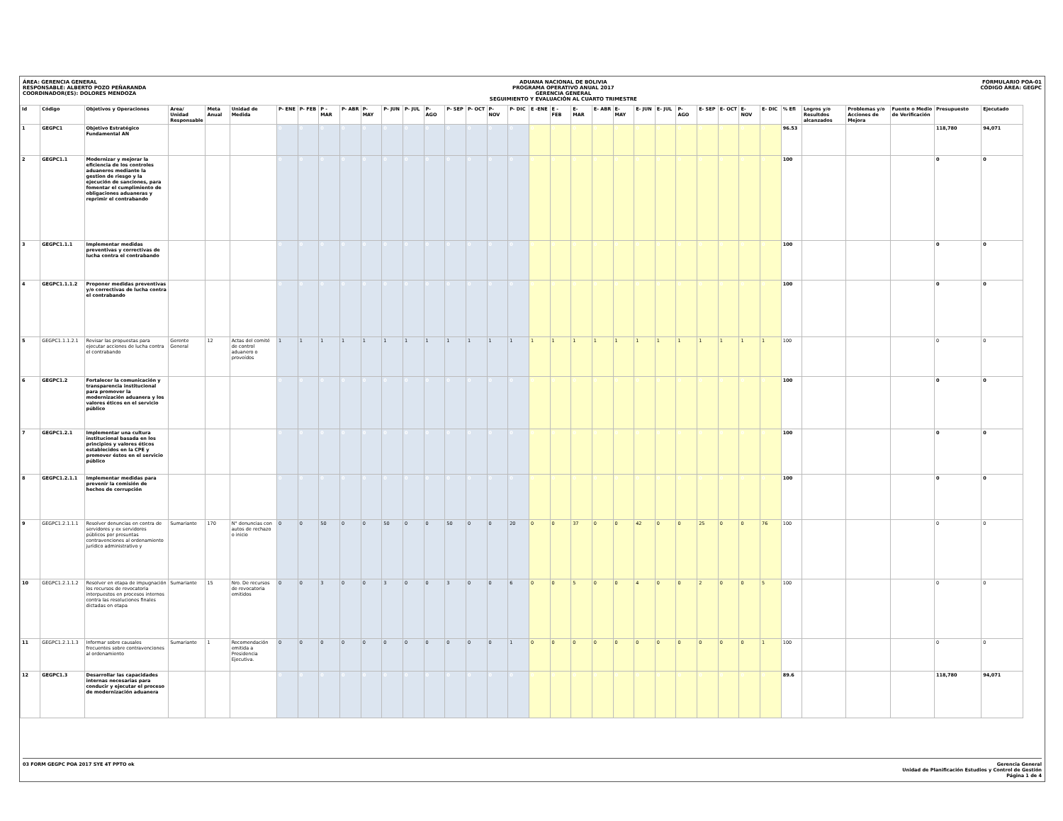ÁREA: GERENCIA GENERAL
RESPONSABLE: ALBERTO POZO PEÑARANDA
COORDINADOR(ES): DOLORES MENDOZA
ADUANA NACIONAL DE BOLIVIA
PROGRAMA OPERATIVO ANUAL 2017
GERENCIA GENERAL
SEGUIMIENTO Y EVALUACIÓN AL CUARTO TRIMESTRE
FORMULARIO POA-01
CÓDIGO ÁREA: GEGPC
| Id | Código | Objetivos y Operaciones | Area/ Unidad Responsable | Meta Anual | Unidad de Medida | P- ENE | P- FEB | P -MAR | P- ABR | P- MAY | P- JUN | P- JUL | P- AGO | P- SEP | P- OCT | P- NOV | P- DIC | E -ENE | E - FEB | E- MAR | E- ABR | E- MAY | E- JUN | E- JUL | P- AGO | E- SEP | E- OCT | E- NOV | E- DIC | % Efi | Logros y/o Resultdos alcanzados | Problemas y/o Acciones de Mejora | Fuente o Medio de Verificación | Presupuesto | Ejecutado |
| --- | --- | --- | --- | --- | --- | --- | --- | --- | --- | --- | --- | --- | --- | --- | --- | --- | --- | --- | --- | --- | --- | --- | --- | --- | --- | --- | --- | --- | --- | --- | --- | --- | --- | --- | --- |
| 1 | GEGPC1 | Objetivo Estratégico Fundamental AN | | | | 0 | 0 | 0 | 0 | 0 | 0 | 0 | 0 | 0 | 0 | 0 | 0 | 0 | 0 | 0 | 0 | 0 | 0 | 0 | 0 | 0 | 0 | 0 | 0 | 96.53 | | | | 118,780 | 94,071 |
| 2 | GEGPC1.1 | Modernizar y mejorar la eficiencia de los controles aduaneros mediante la gestion de riesgo y la ejecución de sanciones, para fomentar el cumplimiento de obligaciones aduaneras y reprimir el contrabando | | | | 0 | 0 | 0 | 0 | 0 | 0 | 0 | 0 | 0 | 0 | 0 | 0 | 0 | 0 | 0 | 0 | 0 | 0 | 0 | 0 | 0 | 0 | 0 | 0 | 100 | | | | 0 | 0 |
| 3 | GEGPC1.1.1 | Implementar medidas preventivas y correctivas de lucha contra el contrabando | | | | 0 | 0 | 0 | 0 | 0 | 0 | 0 | 0 | 0 | 0 | 0 | 0 | 0 | 0 | 0 | 0 | 0 | 0 | 0 | 0 | 0 | 0 | 0 | 0 | 100 | | | | 0 | 0 |
| 4 | GEGPC1.1.1.2 | Proponer medidas preventivas y/o correctivas de lucha contra el contrabando | | | | 0 | 0 | 0 | 0 | 0 | 0 | 0 | 0 | 0 | 0 | 0 | 0 | 0 | 0 | 0 | 0 | 0 | 0 | 0 | 0 | 0 | 0 | 0 | 0 | 100 | | | | 0 | 0 |
| 5 | GEGPC1.1.1.2.1 | Revisar las propuestas para ejecutar acciones de lucha contra el contrabando | Gerente General | 12 | Actas del comité de control aduanero o proveídos | 1 | 1 | 1 | 1 | 1 | 1 | 1 | 1 | 1 | 1 | 1 | 1 | 1 | 1 | 1 | 1 | 1 | 1 | 1 | 1 | 1 | 1 | 1 | 1 | 100 | | | | 0 | 0 |
| 6 | GEGPC1.2 | Fortalecer la comunicación y transparencia institucional para promover la modernización aduanera y los valores éticos en el servicio público | | | | 0 | 0 | 0 | 0 | 0 | 0 | 0 | 0 | 0 | 0 | 0 | 0 | 0 | 0 | 0 | 0 | 0 | 0 | 0 | 0 | 0 | 0 | 0 | 0 | 100 | | | | 0 | 0 |
| 7 | GEGPC1.2.1 | Implementar una cultura institucional basada en los principios y valores éticos establecidos en la CPE y promover éstos en el servicio público | | | | 0 | 0 | 0 | 0 | 0 | 0 | 0 | 0 | 0 | 0 | 0 | 0 | 0 | 0 | 0 | 0 | 0 | 0 | 0 | 0 | 0 | 0 | 0 | 0 | 100 | | | | 0 | 0 |
| 8 | GEGPC1.2.1.1 | Implementar medidas para prevenir la comisión de hechos de corrupción | | | | 0 | 0 | 0 | 0 | 0 | 0 | 0 | 0 | 0 | 0 | 0 | 0 | 0 | 0 | 0 | 0 | 0 | 0 | 0 | 0 | 0 | 0 | 0 | 0 | 100 | | | | 0 | 0 |
| 9 | GEGPC1.2.1.1.1 | Resolver denuncias en contra de servidores y ex servidores públicos por presuntas contravenciones al ordenamiento jurídico administrativo y | Sumariante | 170 | N° denuncias con autos de rechazo o inicio | 0 | 0 | 50 | 0 | 0 | 50 | 0 | 0 | 50 | 0 | 0 | 20 | 0 | 0 | 37 | 0 | 0 | 42 | 0 | 0 | 25 | 0 | 0 | 76 | 100 | | | | 0 | 0 |
| 10 | GEGPC1.2.1.1.2 | Resolver en etapa de impugnación los recursos de revocatoria interpuestos en procesos internos contra las resoluciones finales dictadas en etapa | Sumariante | 15 | Nro. De recursos de revocatoria emitidos | 0 | 0 | 3 | 0 | 0 | 3 | 0 | 0 | 3 | 0 | 0 | 6 | 0 | 0 | 5 | 0 | 0 | 4 | 0 | 0 | 2 | 0 | 0 | 5 | 100 | | | | 0 | 0 |
| 11 | GEGPC1.2.1.1.3 | Informar sobre causales frecuentes sobre contravenciones al ordenamiento | Sumariante | 1 | Recomendación emitida a Presidencia Ejecutiva. | 0 | 0 | 0 | 0 | 0 | 0 | 0 | 0 | 0 | 0 | 0 | 1 | 0 | 0 | 0 | 0 | 0 | 0 | 0 | 0 | 0 | 0 | 0 | 1 | 100 | | | | 0 | 0 |
| 12 | GEGPC1.3 | Desarrollar las capacidades internas necesarias para conducir y ejecutar el proceso de modernización aduanera | | | | 0 | 0 | 0 | 0 | 0 | 0 | 0 | 0 | 0 | 0 | 0 | 0 | 0 | 0 | 0 | 0 | 0 | 0 | 0 | 0 | 0 | 0 | 0 | 0 | 89.6 | | | | 118,780 | 94,071 |
03 FORM GEGPC POA 2017 SYE 4T PPTO ok
Gerencia General
Unidad de Planificación Estudios y Control de Gestión
Página 1 de 4